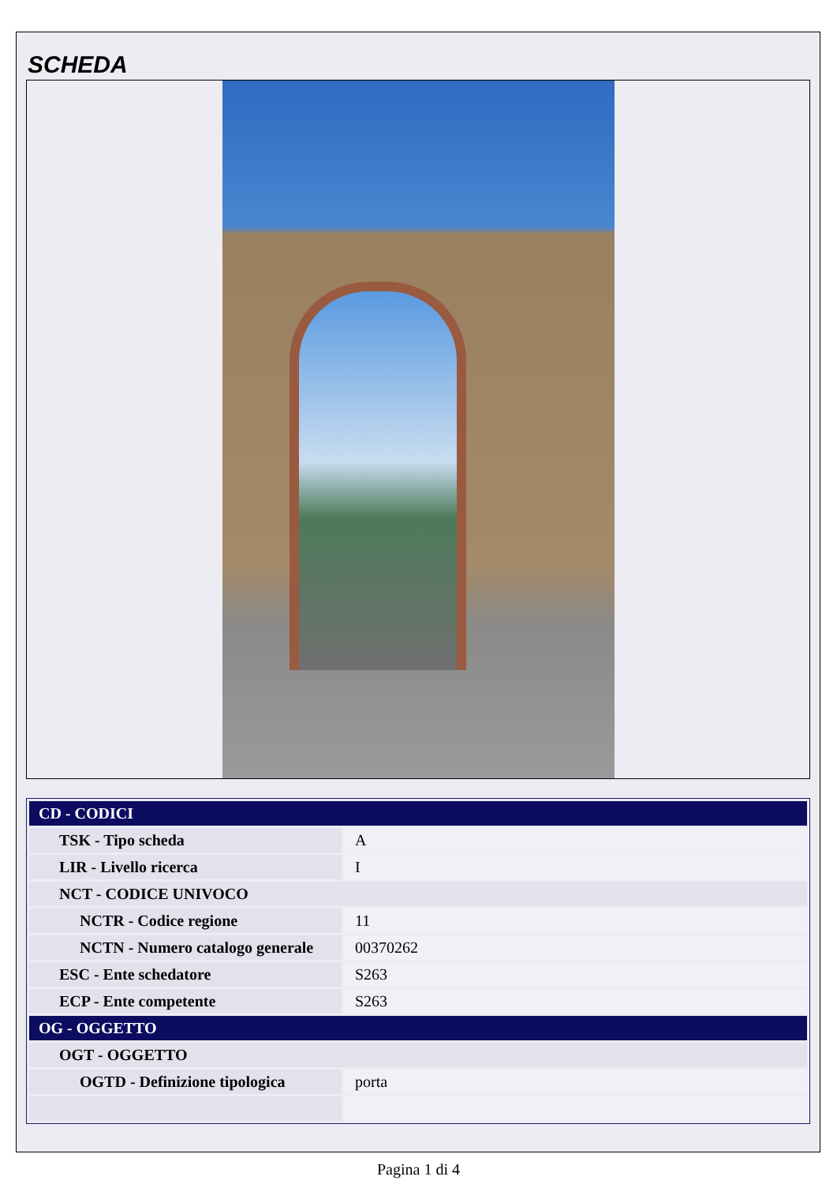SCHEDA
| CD - CODICI | |
| --- | --- |
| TSK - Tipo scheda | A |
| LIR - Livello ricerca | I |
| NCT - CODICE UNIVOCO | |
| NCTR - Codice regione | 11 |
| NCTN - Numero catalogo generale | 00370262 |
| ESC - Ente schedatore | S263 |
| ECP - Ente competente | S263 |
| OG - OGGETTO | |
| OGT - OGGETTO | |
| OGTD - Definizione tipologica | porta |
Pagina 1 di 4